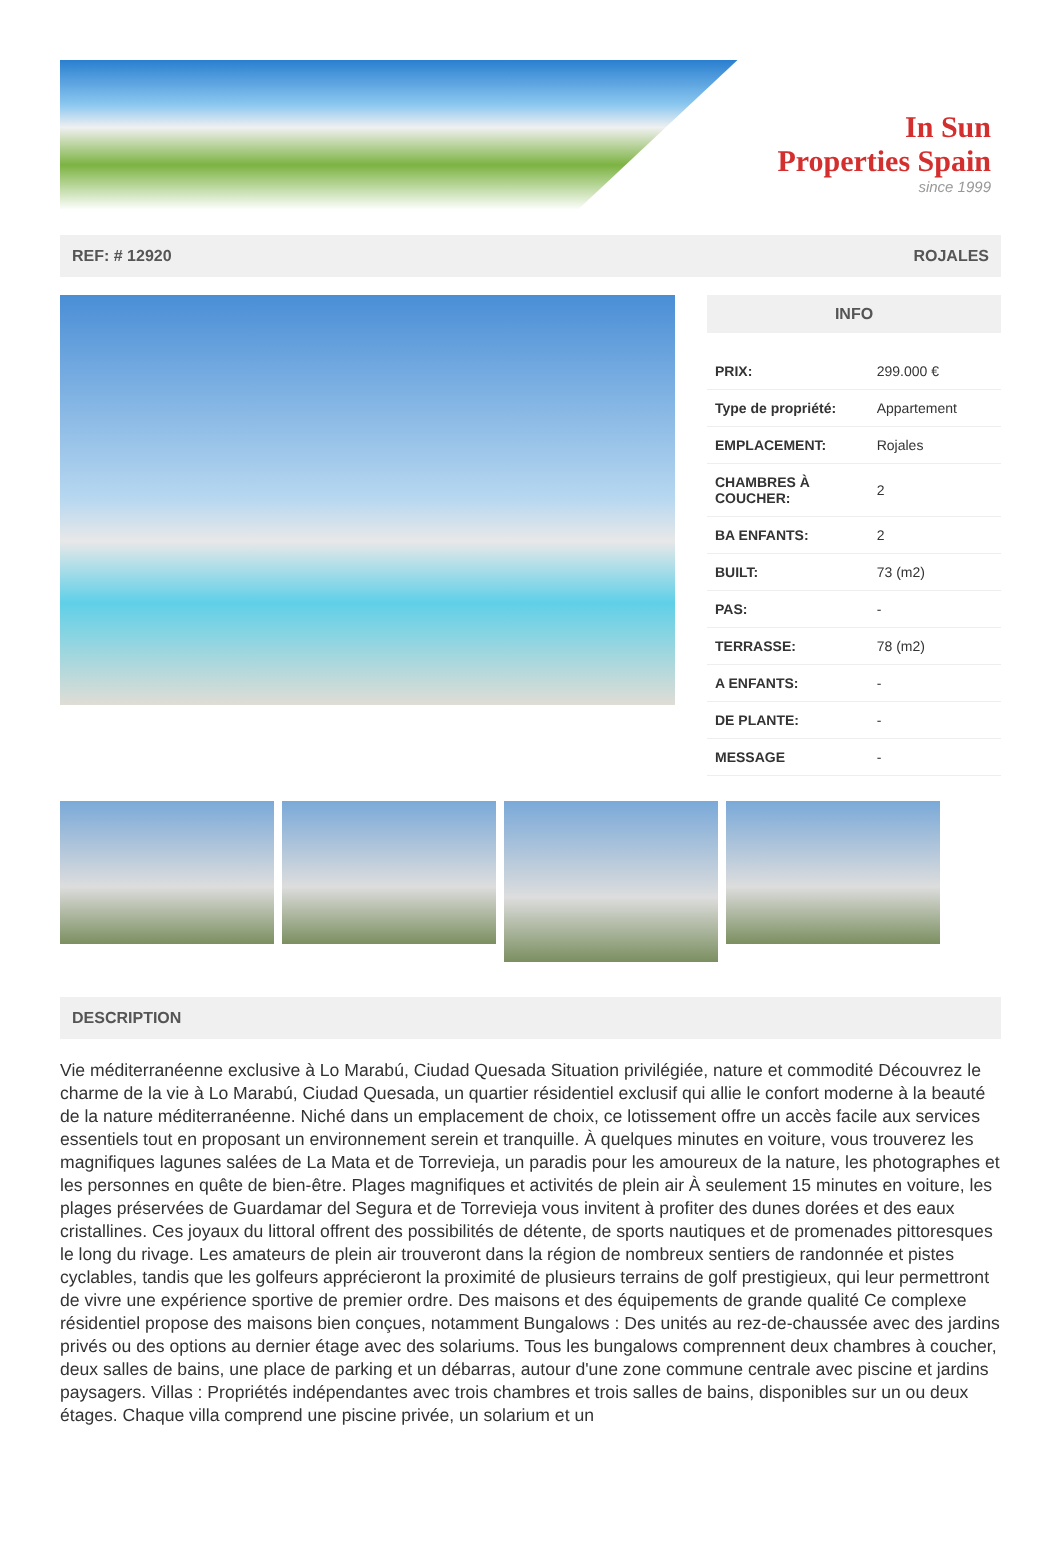In Sun
Properties Spain
since 1999
REF: # 12920 ROJALES
INFO
| PRIX: | 299.000 € |
| Type de propriété: | Appartement |
| EMPLACEMENT: | Rojales |
| CHAMBRES À COUCHER: | 2 |
| BA ENFANTS: | 2 |
| BUILT: | 73 (m2) |
| PAS: | - |
| TERRASSE: | 78 (m2) |
| A ENFANTS: | - |
| DE PLANTE: | - |
| MESSAGE | - |
DESCRIPTION
Vie méditerranéenne exclusive à Lo Marabú, Ciudad Quesada Situation privilégiée, nature et commodité Découvrez le charme de la vie à Lo Marabú, Ciudad Quesada, un quartier résidentiel exclusif qui allie le confort moderne à la beauté de la nature méditerranéenne. Niché dans un emplacement de choix, ce lotissement offre un accès facile aux services essentiels tout en proposant un environnement serein et tranquille. À quelques minutes en voiture, vous trouverez les magnifiques lagunes salées de La Mata et de Torrevieja, un paradis pour les amoureux de la nature, les photographes et les personnes en quête de bien-être. Plages magnifiques et activités de plein air À seulement 15 minutes en voiture, les plages préservées de Guardamar del Segura et de Torrevieja vous invitent à profiter des dunes dorées et des eaux cristallines. Ces joyaux du littoral offrent des possibilités de détente, de sports nautiques et de promenades pittoresques le long du rivage. Les amateurs de plein air trouveront dans la région de nombreux sentiers de randonnée et pistes cyclables, tandis que les golfeurs apprécieront la proximité de plusieurs terrains de golf prestigieux, qui leur permettront de vivre une expérience sportive de premier ordre. Des maisons et des équipements de grande qualité Ce complexe résidentiel propose des maisons bien conçues, notamment Bungalows : Des unités au rez-de-chaussée avec des jardins privés ou des options au dernier étage avec des solariums. Tous les bungalows comprennent deux chambres à coucher, deux salles de bains, une place de parking et un débarras, autour d'une zone commune centrale avec piscine et jardins paysagers. Villas : Propriétés indépendantes avec trois chambres et trois salles de bains, disponibles sur un ou deux étages. Chaque villa comprend une piscine privée, un solarium et un